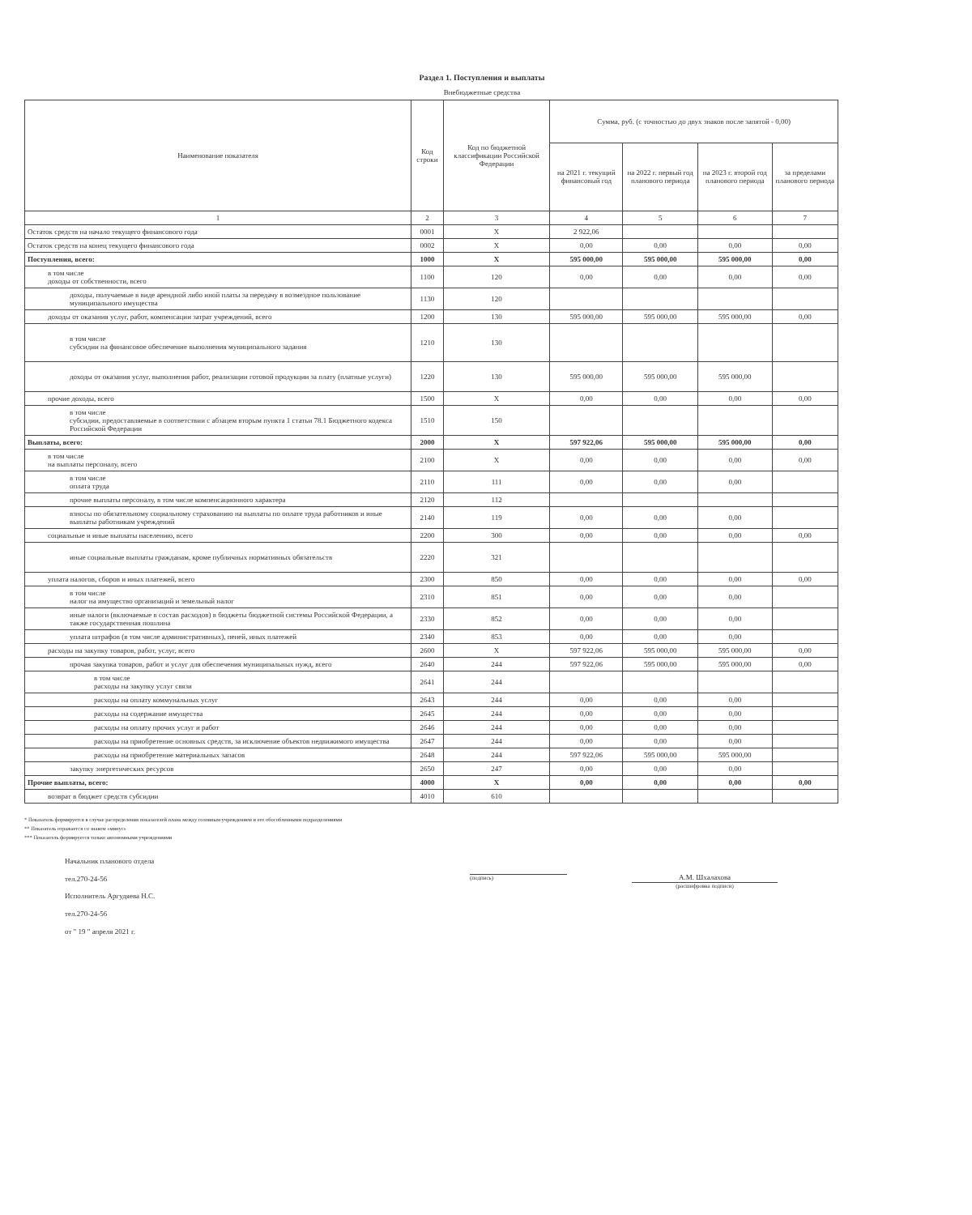Раздел 1. Поступления и выплаты
Внебюджетные средства
| Наименование показателя | Код строки | Код по бюджетной классификации Российской Федерации | Сумма, руб. (с точностью до двух знаков после запятой - 0,00) | | | |
| --- | --- | --- | --- | --- | --- | --- |
| | | | на 2021 г. текущий финансовый год | на 2022 г. первый год планового периода | на 2023 г. второй год планового периода | за пределами планового периода |
| 1 | 2 | 3 | 4 | 5 | 6 | 7 |
| Остаток средств на начало текущего финансового года | 0001 | X | 2 922,06 | | | |
| Остаток средств на конец текущего финансового года | 0002 | X | 0,00 | 0,00 | 0,00 | 0,00 |
| Поступления, всего: | 1000 | X | 595 000,00 | 595 000,00 | 595 000,00 | 0,00 |
| в том числе доходы от собственности, всего | 1100 | 120 | 0,00 | 0,00 | 0,00 | 0,00 |
| доходы, получаемые в виде арендной либо иной платы за передачу в возмездное пользование муниципального имущества | 1130 | 120 | | | | |
| доходы от оказания услуг, работ, компенсации затрат учреждений, всего | 1200 | 130 | 595 000,00 | 595 000,00 | 595 000,00 | 0,00 |
| в том числе субсидии на финансовое обеспечение выполнения муниципального задания | 1210 | 130 | | | | |
| доходы от оказания услуг, выполнения работ, реализации готовой продукции за плату (платные услуги) | 1220 | 130 | 595 000,00 | 595 000,00 | 595 000,00 | |
| прочие доходы, всего | 1500 | X | 0,00 | 0,00 | 0,00 | 0,00 |
| в том числе субсидии, предоставляемые в соответствии с абзацем вторым пункта 1 статьи 78.1 Бюджетного кодекса Российской Федерации | 1510 | 150 | | | | |
| Выплаты, всего: | 2000 | X | 597 922,06 | 595 000,00 | 595 000,00 | 0,00 |
| в том числе на выплаты персоналу, всего | 2100 | X | 0,00 | 0,00 | 0,00 | 0,00 |
| в том числе оплата труда | 2110 | 111 | 0,00 | 0,00 | 0,00 | |
| прочие выплаты персоналу, в том числе компенсационного характера | 2120 | 112 | | | | |
| взносы по обязательному социальному страхованию на выплаты по оплате труда работников и иные выплаты работникам учреждений | 2140 | 119 | 0,00 | 0,00 | 0,00 | |
| социальные и иные выплаты населению, всего | 2200 | 300 | 0,00 | 0,00 | 0,00 | 0,00 |
| иные социальные выплаты гражданам, кроме публичных нормативных обязательств | 2220 | 321 | | | | |
| уплата налогов, сборов и иных платежей, всего | 2300 | 850 | 0,00 | 0,00 | 0,00 | 0,00 |
| в том числе налог на имущество организаций и земельный налог | 2310 | 851 | 0,00 | 0,00 | 0,00 | |
| иные налоги (включаемые в состав расходов) в бюджеты бюджетной системы Российской Федерации, а также государственная пошлина | 2330 | 852 | 0,00 | 0,00 | 0,00 | |
| уплата штрафов (в том числе административных), пеней, иных платежей | 2340 | 853 | 0,00 | 0,00 | 0,00 | |
| расходы на закупку товаров, работ, услуг, всего | 2600 | X | 597 922,06 | 595 000,00 | 595 000,00 | 0,00 |
| прочая закупка товаров, работ и услуг для обеспечения муниципальных нужд, всего | 2640 | 244 | 597 922,06 | 595 000,00 | 595 000,00 | 0,00 |
| в том числе расходы на закупку услуг связи | 2641 | 244 | | | | |
| расходы на оплату коммунальных услуг | 2643 | 244 | 0,00 | 0,00 | 0,00 | |
| расходы на содержание имущества | 2645 | 244 | 0,00 | 0,00 | 0,00 | |
| расходы на оплату прочих услуг и работ | 2646 | 244 | 0,00 | 0,00 | 0,00 | |
| расходы на приобретение основных средств, за исключение объектов недвижимого имущества | 2647 | 244 | 0,00 | 0,00 | 0,00 | |
| расходы на приобретение материальных запасов | 2648 | 244 | 597 922,06 | 595 000,00 | 595 000,00 | |
| закупку энергетических ресурсов | 2650 | 247 | 0,00 | 0,00 | 0,00 | |
| Прочие выплаты, всего: | 4000 | X | 0,00 | 0,00 | 0,00 | 0,00 |
| возврат в бюджет средств субсидии | 4010 | 610 | | | | |
* Показатель формируется в случае распределения показателей плана между головным учреждением и его обособленными подразделениями
** Показатель отражается со знаком «минус»
*** Показатель формируется только автономными учреждениями
Начальник планового отдела
тел.270-24-56
Исполнитель Аргудяева Н.С.
тел.270-24-56
от " 19 " апреля 2021 г.
(подпись)
А.М. Шхалахова
(расшифровка подписи)